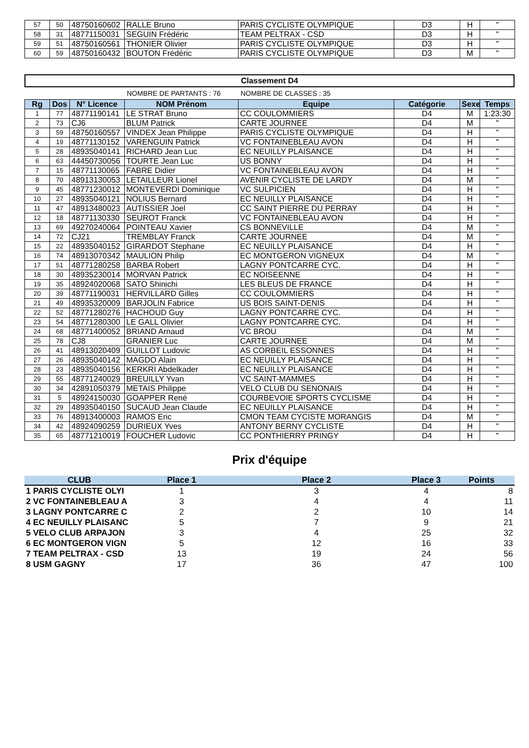| 57 | 50 | 48750160602 | RALLE Bruno | PARIS CYCLISTE OLYMPIQUE | D3 | H | " |
| 58 | 31 | 48771150031 | SEGUIN Frédéric | TEAM PELTRAX - CSD | D3 | H | " |
| 59 | 51 | 48750160561 | THONIER Olivier | PARIS CYCLISTE OLYMPIQUE | D3 | H | " |
| 60 | 59 | 48750160432 | BOUTON Frédéric | PARIS CYCLISTE OLYMPIQUE | D3 | M | " |
Classement D4
NOMBRE DE PARTANTS : 76 NOMBRE DE CLASSES : 35
| Rg | Dos | N° Licence | NOM Prénom | Equipe | Catégorie | Sexe | Temps |
| --- | --- | --- | --- | --- | --- | --- | --- |
| 1 | 77 | 48771190141 | LE STRAT Bruno | CC COULOMMIERS | D4 | M | 1:23:30 |
| 2 | 73 | CJ6 | BLUM Patrick | CARTE JOURNEE | D4 | M | " |
| 3 | 59 | 48750160557 | VINDEX Jean Philippe | PARIS CYCLISTE OLYMPIQUE | D4 | H | " |
| 4 | 19 | 48771130152 | VARENGUIN Patrick | VC FONTAINEBLEAU AVON | D4 | H | " |
| 5 | 28 | 48935040141 | RICHARD Jean Luc | EC NEUILLY PLAISANCE | D4 | H | " |
| 6 | 63 | 44450730056 | TOURTE Jean Luc | US BONNY | D4 | H | " |
| 7 | 15 | 48771130065 | FABRE Didier | VC FONTAINEBLEAU AVON | D4 | H | " |
| 8 | 70 | 48913130053 | LETAILLEUR Lionel | AVENIR CYCLISTE DE LARDY | D4 | M | " |
| 9 | 45 | 48771230012 | MONTEVERDI Dominique | VC SULPICIEN | D4 | H | " |
| 10 | 27 | 48935040121 | NOLIUS Bernard | EC NEUILLY PLAISANCE | D4 | H | " |
| 11 | 47 | 48913480023 | AUTISSIER Joel | CC SAINT PIERRE DU PERRAY | D4 | H | " |
| 12 | 18 | 48771130330 | SEUROT Franck | VC FONTAINEBLEAU AVON | D4 | H | " |
| 13 | 69 | 49270240064 | POINTEAU Xavier | CS BONNEVILLE | D4 | M | " |
| 14 | 72 | CJ21 | TREMBLAY Franck | CARTE JOURNEE | D4 | M | " |
| 15 | 22 | 48935040152 | GIRARDOT Stephane | EC NEUILLY PLAISANCE | D4 | H | " |
| 16 | 74 | 48913070342 | MAULION Philip | EC MONTGERON VIGNEUX | D4 | M | " |
| 17 | 51 | 48771280258 | BARBA Robert | LAGNY PONTCARRE CYC. | D4 | H | " |
| 18 | 30 | 48935230014 | MORVAN Patrick | EC NOISEENNE | D4 | H | " |
| 19 | 35 | 48924020068 | SATO Shinichi | LES BLEUS DE FRANCE | D4 | H | " |
| 20 | 39 | 48771190031 | HERVILLARD Gilles | CC COULOMMIERS | D4 | H | " |
| 21 | 49 | 48935320009 | BARJOLIN Fabrice | US BOIS SAINT-DENIS | D4 | H | " |
| 22 | 52 | 48771280276 | HACHOUD Guy | LAGNY PONTCARRE CYC. | D4 | H | " |
| 23 | 54 | 48771280300 | LE GALL Olivier | LAGNY PONTCARRE CYC. | D4 | H | " |
| 24 | 68 | 48771400052 | BRIAND Arnaud | VC BROU | D4 | M | " |
| 25 | 78 | CJ8 | GRANIER Luc | CARTE JOURNEE | D4 | M | " |
| 26 | 41 | 48913020409 | GUILLOT Ludovic | AS CORBEIL ESSONNES | D4 | H | " |
| 27 | 26 | 48935040142 | MAGDO Alain | EC NEUILLY PLAISANCE | D4 | H | " |
| 28 | 23 | 48935040156 | KERKRI Abdelkader | EC NEUILLY PLAISANCE | D4 | H | " |
| 29 | 55 | 48771240029 | BREUILLY Yvan | VC SAINT-MAMMES | D4 | H | " |
| 30 | 34 | 42891050379 | METAIS Philippe | VELO CLUB DU SENONAIS | D4 | H | " |
| 31 | 5 | 48924150030 | GOAPPER René | COURBEVOIE SPORTS CYCLISME | D4 | H | " |
| 32 | 29 | 48935040150 | SUCAUD Jean Claude | EC NEUILLY PLAISANCE | D4 | H | " |
| 33 | 76 | 48913400003 | RAMOS Eric | CMON TEAM CYCISTE MORANGIS | D4 | M | " |
| 34 | 42 | 48924090259 | DURIEUX Yves | ANTONY BERNY CYCLISTE | D4 | H | " |
| 35 | 65 | 48771210019 | FOUCHER Ludovic | CC PONTHIERRY PRINGY | D4 | H | " |
Prix d'équipe
| CLUB | Place 1 | Place 2 | Place 3 | Points |
| --- | --- | --- | --- | --- |
| 1 PARIS CYCLISTE OLYI | 1 | 3 | 4 | 8 |
| 2 VC FONTAINEBLEAU A | 3 | 4 | 4 | 11 |
| 3 LAGNY PONTCARRE C | 2 | 2 | 10 | 14 |
| 4 EC NEUILLY PLAISANC | 5 | 7 | 9 | 21 |
| 5 VELO CLUB ARPAJON | 3 | 4 | 25 | 32 |
| 6 EC MONTGERON VIGN | 5 | 12 | 16 | 33 |
| 7 TEAM PELTRAX - CSD | 13 | 19 | 24 | 56 |
| 8 USM GAGNY | 17 | 36 | 47 | 100 |